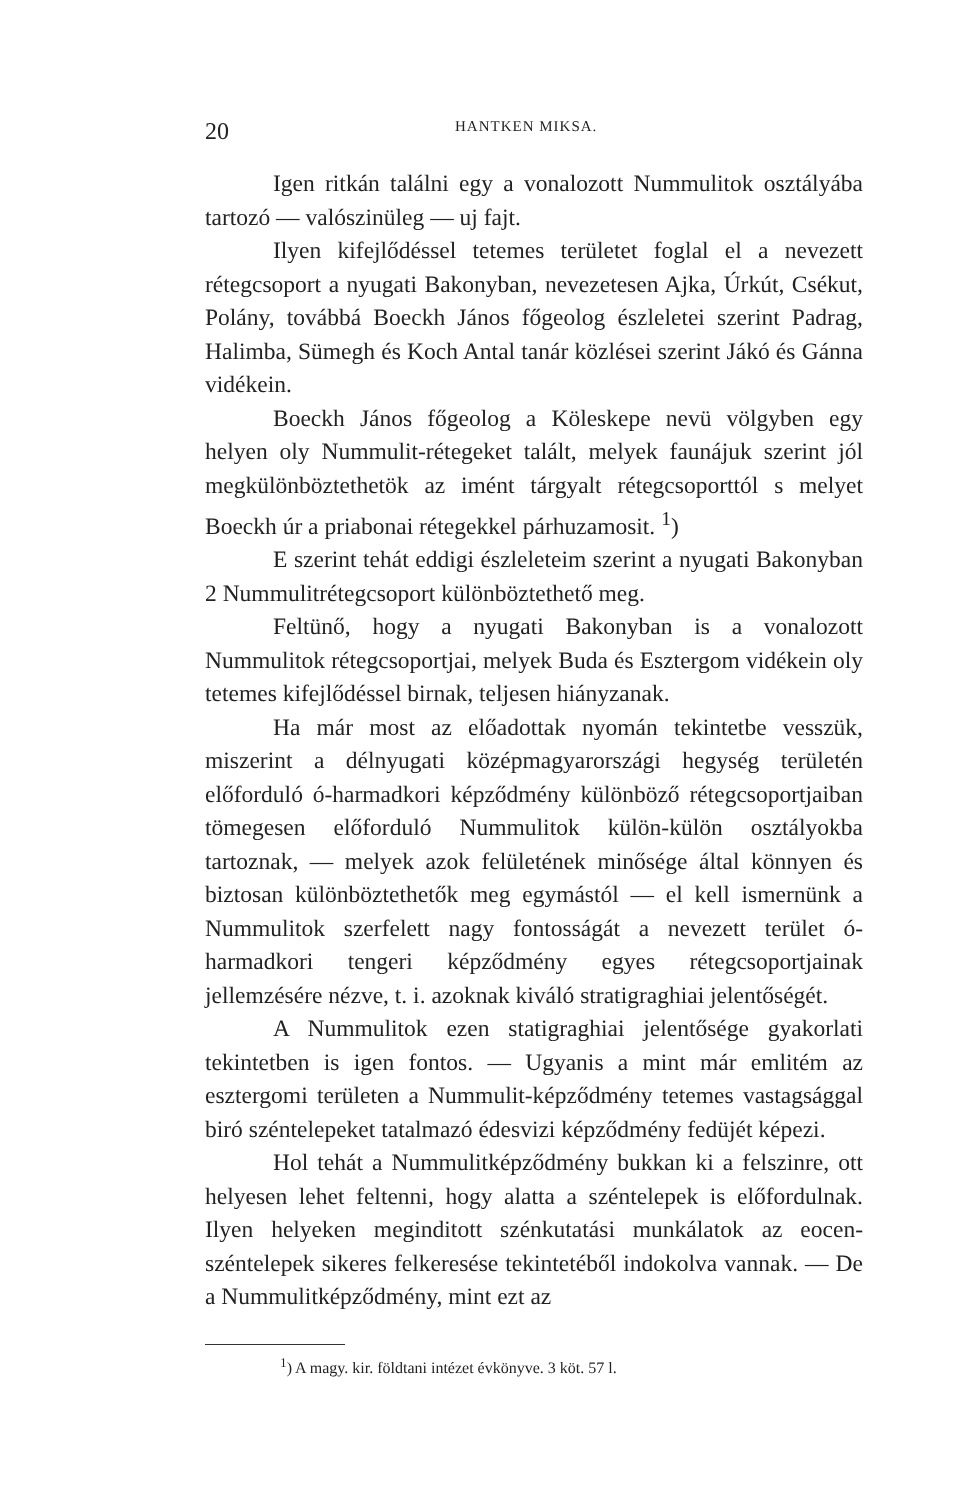20 HANTKEN MIKSA.
Igen ritkán találni egy a vonalozott Nummulitok osztályába tartozó — valószinüleg — uj fajt.
Ilyen kifejlődéssel tetemes területet foglal el a nevezett rétegcsoport a nyugati Bakonyban, nevezetesen Ajka, Úrkút, Csékut, Polány, továbbá Boeckh János főgeolog észleletei szerint Padrag, Halimba, Sümegh és Koch Antal tanár közlései szerint Jákó és Gánna vidékein.
Boeckh János főgeolog a Köleskepe nevü völgyben egy helyen oly Nummulit-rétegeket talált, melyek faunájuk szerint jól megkülönböztethetök az imént tárgyalt rétegcsoporttól s melyet Boeckh úr a priabonai rétegekkel párhuzamosit. <sup>1</sup>)
E szerint tehát eddigi észleleteim szerint a nyugati Bakonyban 2 Nummulitrétegcsoport különböztethető meg.
Feltünő, hogy a nyugati Bakonyban is a vonalozott Nummulitok rétegcsoportjai, melyek Buda és Esztergom vidékein oly tetemes kifejlődéssel birnak, teljesen hiányzanak.
Ha már most az előadottak nyomán tekintetbe vesszük, miszerint a délnyugati középmagyarországi hegység területén előforduló ó-harmadkori képződmény különböző rétegcsoportjaiban tömegesen előforduló Nummulitok külön-külön osztályokba tartoznak, — melyek azok felületének minősége által könnyen és biztosan különböztethetők meg egymástól — el kell ismernünk a Nummulitok szerfelett nagy fontosságát a nevezett terület ó-harmadkori tengeri képződmény egyes rétegcsoportjainak jellemzésére nézve, t. i. azoknak kiváló stratigraghiai jelentőségét.
A Nummulitok ezen statigraghiai jelentősége gyakorlati tekintetben is igen fontos. — Ugyanis a mint már emlitém az esztergomi területen a Nummulit-képződmény tetemes vastagsággal biró széntelepeket tatalmazó édesvizi képződmény fedüjét képezi.
Hol tehát a Nummulitképződmény bukkan ki a felszinre, ott helyesen lehet feltenni, hogy alatta a széntelepek is előfordulnak. Ilyen helyeken meginditott szénkutatási munkálatok az eocen-széntelepek sikeres felkeresése tekintetéből indokolva vannak. — De a Nummulitképződmény, mint ezt az
<sup>1</sup>) A magy. kir. földtani intézet évkönyve. 3 köt. 57 l.